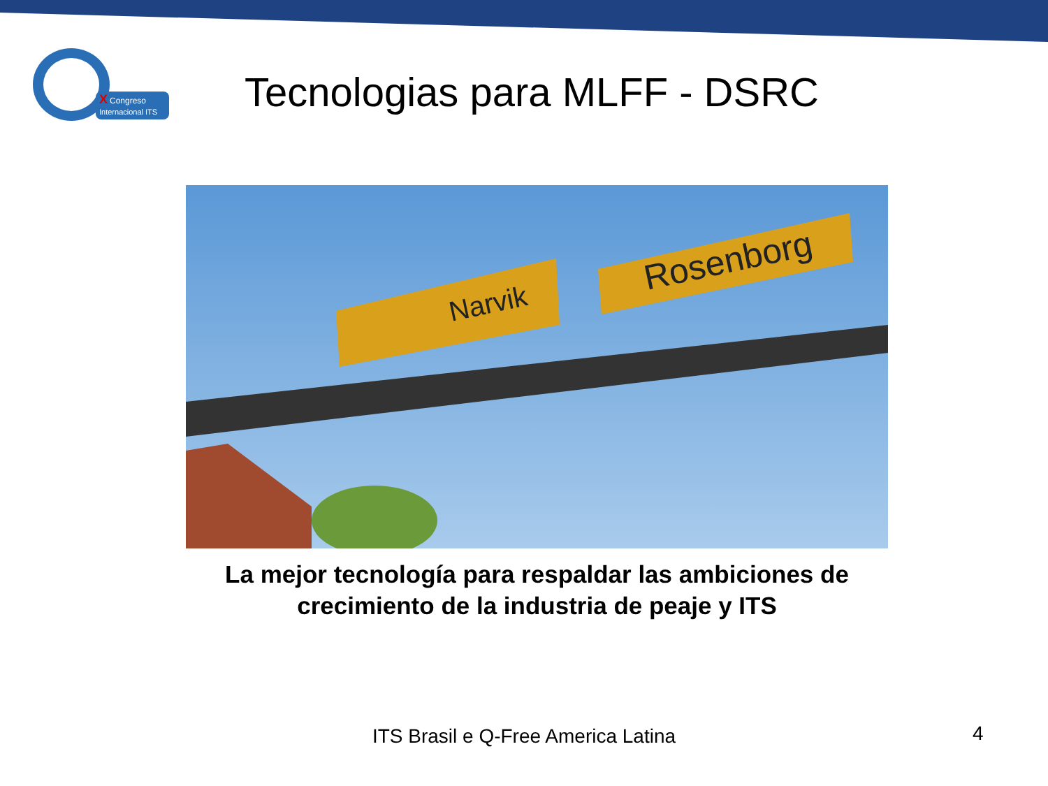X
Congreso
Internacional ITS
Tecnologias para MLFF - DSRC
Narvik
Rosenborg
La mejor tecnología para respaldar las ambiciones de crecimiento de la industria de peaje y ITS
ITS Brasil e Q-Free America Latina 4